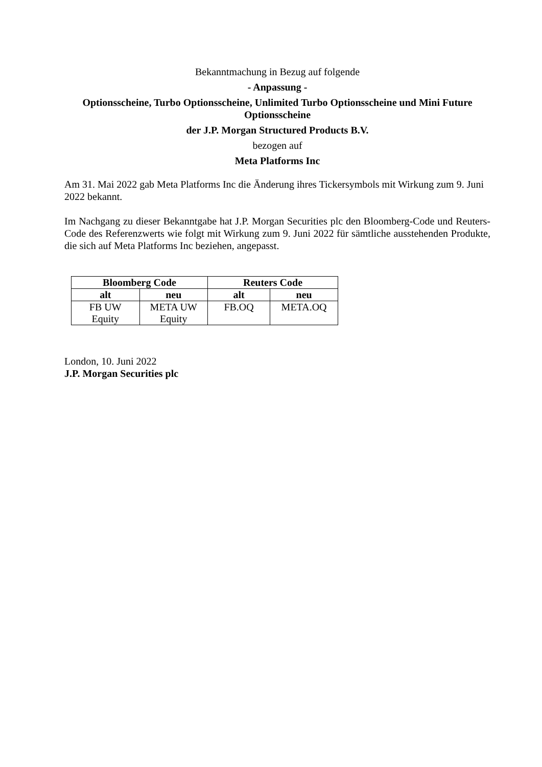Bekanntmachung in Bezug auf folgende
- Anpassung -
Optionsscheine, Turbo Optionsscheine, Unlimited Turbo Optionsscheine und Mini Future Optionsscheine
der J.P. Morgan Structured Products B.V.
bezogen auf
Meta Platforms Inc
Am 31. Mai 2022 gab Meta Platforms Inc die Änderung ihres Tickersymbols mit Wirkung zum 9. Juni 2022 bekannt.
Im Nachgang zu dieser Bekanntgabe hat J.P. Morgan Securities plc den Bloomberg-Code und Reuters-Code des Referenzwerts wie folgt mit Wirkung zum 9. Juni 2022 für sämtliche ausstehenden Produkte, die sich auf Meta Platforms Inc beziehen, angepasst.
| Bloomberg Code | | Reuters Code | |
| --- | --- | --- | --- |
| alt | neu | alt | neu |
| FB UW Equity | META UW Equity | FB.OQ | META.OQ |
London, 10. Juni 2022
J.P. Morgan Securities plc